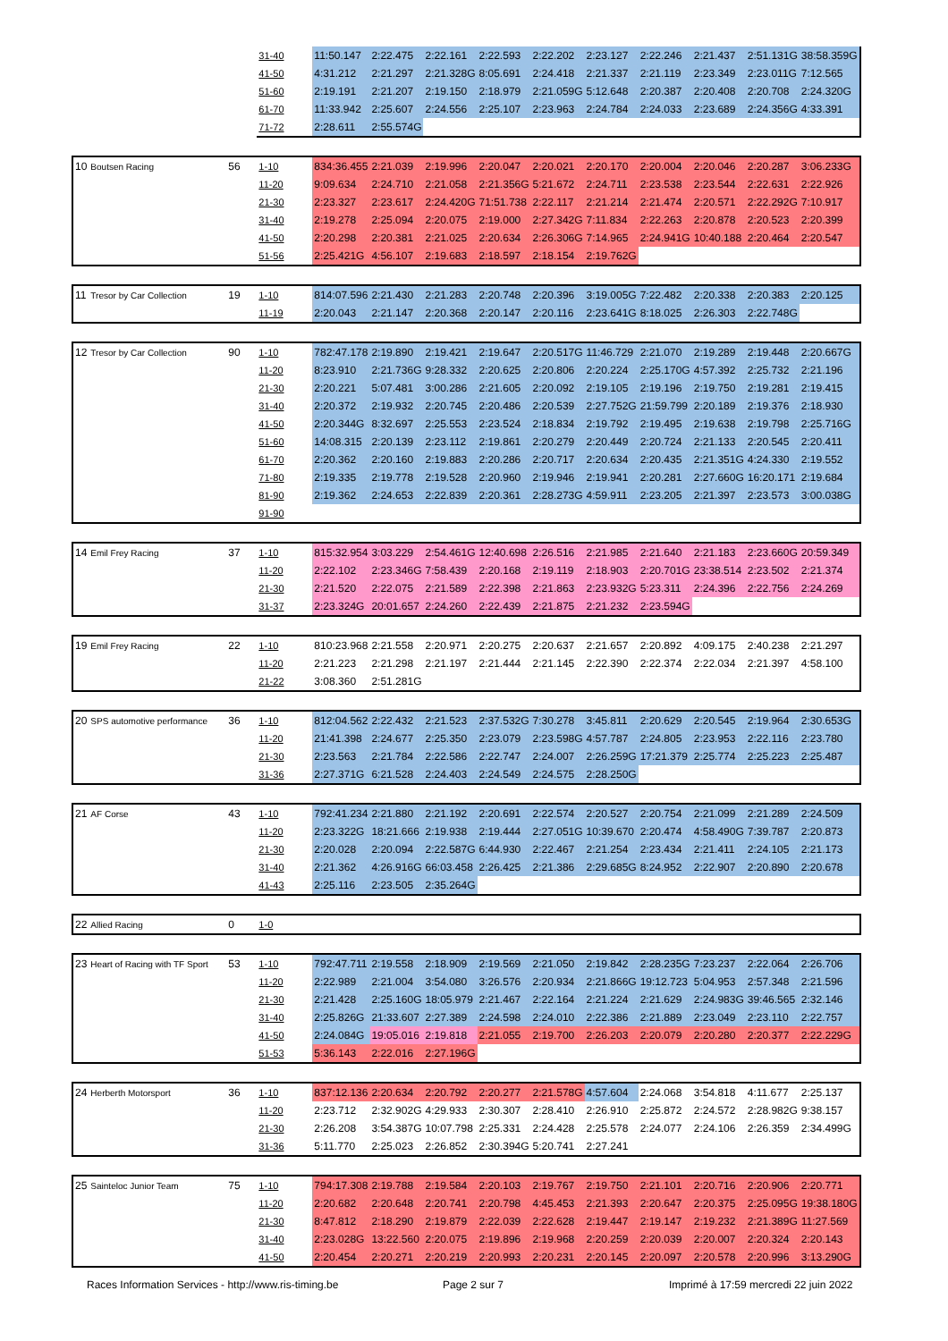| | | | 31-40 | 11:50.147 | 2:22.475 | 2:22.161 | 2:22.593 | 2:22.202 | 2:23.127 | 2:22.246 | 2:21.437 | 2:51.131G | 38:58.359G |
| | | | 41-50 | 4:31.212 | 2:21.297 | 2:21.328G | 8:05.691 | 2:24.418 | 2:21.337 | 2:21.119 | 2:23.349 | 2:23.011G | 7:12.565 |
| | | | 51-60 | 2:19.191 | 2:21.207 | 2:19.150 | 2:18.979 | 2:21.059G | 5:12.648 | 2:20.387 | 2:20.408 | 2:20.708 | 2:24.320G |
| | | | 61-70 | 11:33.942 | 2:25.607 | 2:24.556 | 2:25.107 | 2:23.963 | 2:24.784 | 2:24.033 | 2:23.689 | 2:24.356G | 4:33.391 |
| | | | 71-72 | 2:28.611 | 2:55.574G | | | | | | | | |
| 10 | Boutsen Racing | 56 | 1-10 | 834:36.455 | 2:21.039 | 2:19.996 | 2:20.047 | 2:20.021 | 2:20.170 | 2:20.004 | 2:20.046 | 2:20.287 | 3:06.233G |
| | | | 11-20 | 9:09.634 | 2:24.710 | 2:21.058 | 2:21.356G | 5:21.672 | 2:24.711 | 2:23.538 | 2:23.544 | 2:22.631 | 2:22.926 |
| | | | 21-30 | 2:23.327 | 2:23.617 | 2:24.420G | 71:51.738 | 2:22.117 | 2:21.214 | 2:21.474 | 2:20.571 | 2:22.292G | 7:10.917 |
| | | | 31-40 | 2:19.278 | 2:25.094 | 2:20.075 | 2:19.000 | 2:27.342G | 7:11.834 | 2:22.263 | 2:20.878 | 2:20.523 | 2:20.399 |
| | | | 41-50 | 2:20.298 | 2:20.381 | 2:21.025 | 2:20.634 | 2:26.306G | 7:14.965 | 2:24.941G | 10:40.188 | 2:20.464 | 2:20.547 |
| | | | 51-56 | 2:25.421G | 4:56.107 | 2:19.683 | 2:18.597 | 2:18.154 | 2:19.762G | | | | |
| 11 | Tresor by Car Collection | 19 | 1-10 | 814:07.596 | 2:21.430 | 2:21.283 | 2:20.748 | 2:20.396 | 3:19.005G | 7:22.482 | 2:20.338 | 2:20.383 | 2:20.125 |
| | | | 11-19 | 2:20.043 | 2:21.147 | 2:20.368 | 2:20.147 | 2:20.116 | 2:23.641G | 8:18.025 | 2:26.303 | 2:22.748G | |
| 12 | Tresor by Car Collection | 90 | 1-10 | 782:47.178 | 2:19.890 | 2:19.421 | 2:19.647 | 2:20.517G | 11:46.729 | 2:21.070 | 2:19.289 | 2:19.448 | 2:20.667G |
| | | | 11-20 | 8:23.910 | 2:21.736G | 9:28.332 | 2:20.625 | 2:20.806 | 2:20.224 | 2:25.170G | 4:57.392 | 2:25.732 | 2:21.196 |
| | | | 21-30 | 2:20.221 | 5:07.481 | 3:00.286 | 2:21.605 | 2:20.092 | 2:19.105 | 2:19.196 | 2:19.750 | 2:19.281 | 2:19.415 |
| | | | 31-40 | 2:20.372 | 2:19.932 | 2:20.745 | 2:20.486 | 2:20.539 | 2:27.752G | 21:59.799 | 2:20.189 | 2:19.376 | 2:18.930 |
| | | | 41-50 | 2:20.344G | 8:32.697 | 2:25.553 | 2:23.524 | 2:18.834 | 2:19.792 | 2:19.495 | 2:19.638 | 2:19.798 | 2:25.716G |
| | | | 51-60 | 14:08.315 | 2:20.139 | 2:23.112 | 2:19.861 | 2:20.279 | 2:20.449 | 2:20.724 | 2:21.133 | 2:20.545 | 2:20.411 |
| | | | 61-70 | 2:20.362 | 2:20.160 | 2:19.883 | 2:20.286 | 2:20.717 | 2:20.634 | 2:20.435 | 2:21.351G | 4:24.330 | 2:19.552 |
| | | | 71-80 | 2:19.335 | 2:19.778 | 2:19.528 | 2:20.960 | 2:19.946 | 2:19.941 | 2:20.281 | 2:27.660G | 16:20.171 | 2:19.684 |
| | | | 81-90 | 2:19.362 | 2:24.653 | 2:22.839 | 2:20.361 | 2:28.273G | 4:59.911 | 2:23.205 | 2:21.397 | 2:23.573 | 3:00.038G |
| | | | 91-90 | | | | | | | | | | |
| 14 | Emil Frey Racing | 37 | 1-10 | 815:32.954 | 3:03.229 | 2:54.461G | 12:40.698 | 2:26.516 | 2:21.985 | 2:21.640 | 2:21.183 | 2:23.660G | 20:59.349 |
| | | | 11-20 | 2:22.102 | 2:23.346G | 7:58.439 | 2:20.168 | 2:19.119 | 2:18.903 | 2:20.701G | 23:38.514 | 2:23.502 | 2:21.374 |
| | | | 21-30 | 2:21.520 | 2:22.075 | 2:21.589 | 2:22.398 | 2:21.863 | 2:23.932G | 5:23.311 | 2:24.396 | 2:22.756 | 2:24.269 |
| | | | 31-37 | 2:23.324G | 20:01.657 | 2:24.260 | 2:22.439 | 2:21.875 | 2:21.232 | 2:23.594G | | | |
| 19 | Emil Frey Racing | 22 | 1-10 | 810:23.968 | 2:21.558 | 2:20.971 | 2:20.275 | 2:20.637 | 2:21.657 | 2:20.892 | 4:09.175 | 2:40.238 | 2:21.297 |
| | | | 11-20 | 2:21.223 | 2:21.298 | 2:21.197 | 2:21.444 | 2:21.145 | 2:22.390 | 2:22.374 | 2:22.034 | 2:21.397 | 4:58.100 |
| | | | 21-22 | 3:08.360 | 2:51.281G | | | | | | | | |
| 20 | SPS automotive performance | 36 | 1-10 | 812:04.562 | 2:22.432 | 2:21.523 | 2:37.532G | 7:30.278 | 3:45.811 | 2:20.629 | 2:20.545 | 2:19.964 | 2:30.653G |
| | | | 11-20 | 21:41.398 | 2:24.677 | 2:25.350 | 2:23.079 | 2:23.598G | 4:57.787 | 2:24.805 | 2:23.953 | 2:22.116 | 2:23.780 |
| | | | 21-30 | 2:23.563 | 2:21.784 | 2:22.586 | 2:22.747 | 2:24.007 | 2:26.259G | 17:21.379 | 2:25.774 | 2:25.223 | 2:25.487 |
| | | | 31-36 | 2:27.371G | 6:21.528 | 2:24.403 | 2:24.549 | 2:24.575 | 2:28.250G | | | | |
| 21 | AF Corse | 43 | 1-10 | 792:41.234 | 2:21.880 | 2:21.192 | 2:20.691 | 2:22.574 | 2:20.527 | 2:20.754 | 2:21.099 | 2:21.289 | 2:24.509 |
| | | | 11-20 | 2:23.322G | 18:21.666 | 2:19.938 | 2:19.444 | 2:27.051G | 10:39.670 | 2:20.474 | 4:58.490G | 7:39.787 | 2:20.873 |
| | | | 21-30 | 2:20.028 | 2:20.094 | 2:22.587G | 6:44.930 | 2:22.467 | 2:21.254 | 2:23.434 | 2:21.411 | 2:24.105 | 2:21.173 |
| | | | 31-40 | 2:21.362 | 4:26.916G | 66:03.458 | 2:26.425 | 2:21.386 | 2:29.685G | 8:24.952 | 2:22.907 | 2:20.890 | 2:20.678 |
| | | | 41-43 | 2:25.116 | 2:23.505 | 2:35.264G | | | | | | | |
| 22 | Allied Racing | 0 | 1-0 | | | | | | | | | | |
| 23 | Heart of Racing with TF Sport | 53 | 1-10 | 792:47.711 | 2:19.558 | 2:18.909 | 2:19.569 | 2:21.050 | 2:19.842 | 2:28.235G | 7:23.237 | 2:22.064 | 2:26.706 |
| | | | 11-20 | 2:22.989 | 2:21.004 | 3:54.080 | 3:26.576 | 2:20.934 | 2:21.866G | 19:12.723 | 5:04.953 | 2:57.348 | 2:21.596 |
| | | | 21-30 | 2:21.428 | 2:25.160G | 18:05.979 | 2:21.467 | 2:22.164 | 2:21.224 | 2:21.629 | 2:24.983G | 39:46.565 | 2:32.146 |
| | | | 31-40 | 2:25.826G | 21:33.607 | 2:27.389 | 2:24.598 | 2:24.010 | 2:22.386 | 2:21.889 | 2:23.049 | 2:23.110 | 2:22.757 |
| | | | 41-50 | 2:24.084G | 19:05.016 | 2:19.818 | 2:21.055 | 2:19.700 | 2:26.203 | 2:20.079 | 2:20.280 | 2:20.377 | 2:22.229G |
| | | | 51-53 | 5:36.143 | 2:22.016 | 2:27.196G | | | | | | | |
| 24 | Herberth Motorsport | 36 | 1-10 | 837:12.136 | 2:20.634 | 2:20.792 | 2:20.277 | 2:21.578G | 4:57.604 | 2:24.068 | 3:54.818 | 4:11.677 | 2:25.137 |
| | | | 11-20 | 2:23.712 | 2:32.902G | 4:29.933 | 2:30.307 | 2:28.410 | 2:26.910 | 2:25.872 | 2:24.572 | 2:28.982G | 9:38.157 |
| | | | 21-30 | 2:26.208 | 3:54.387G | 10:07.798 | 2:25.331 | 2:24.428 | 2:25.578 | 2:24.077 | 2:24.106 | 2:26.359 | 2:34.499G |
| | | | 31-36 | 5:11.770 | 2:25.023 | 2:26.852 | 2:30.394G | 5:20.741 | 2:27.241 | | | | |
| 25 | Sainteloc Junior Team | 75 | 1-10 | 794:17.308 | 2:19.788 | 2:19.584 | 2:20.103 | 2:19.767 | 2:19.750 | 2:21.101 | 2:20.716 | 2:20.906 | 2:20.771 |
| | | | 11-20 | 2:20.682 | 2:20.648 | 2:20.741 | 2:20.798 | 4:45.453 | 2:21.393 | 2:20.647 | 2:20.375 | 2:25.095G | 19:38.180G |
| | | | 21-30 | 8:47.812 | 2:18.290 | 2:19.879 | 2:22.039 | 2:22.628 | 2:19.447 | 2:19.147 | 2:19.232 | 2:21.389G | 11:27.569 |
| | | | 31-40 | 2:23.028G | 13:22.560 | 2:20.075 | 2:19.896 | 2:19.968 | 2:20.259 | 2:20.039 | 2:20.007 | 2:20.324 | 2:20.143 |
| | | | 41-50 | 2:20.454 | 2:20.271 | 2:20.219 | 2:20.993 | 2:20.231 | 2:20.145 | 2:20.097 | 2:20.578 | 2:20.996 | 3:13.290G |
Races Information Services - http://www.ris-timing.be
Page 2 sur 7
Imprimé à 17:59 mercredi 22 juin 2022